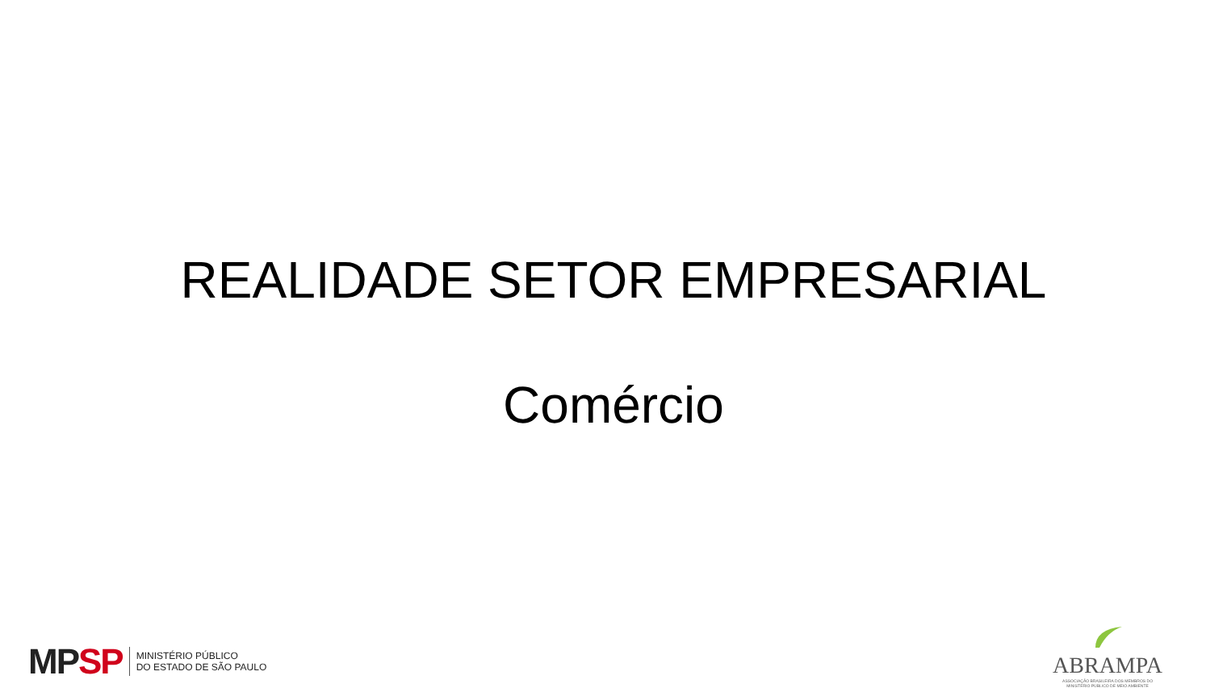REALIDADE SETOR EMPRESARIAL
Comércio
MP SP
MINISTÉRIO PÚBLICO
DO ESTADO DE SÃO PAULO
ABRAMPA
ASSOCIAÇÃO BRASILEIRA DOS MEMBROS DO
MINISTÉRIO PÚBLICO DE MEIO AMBIENTE